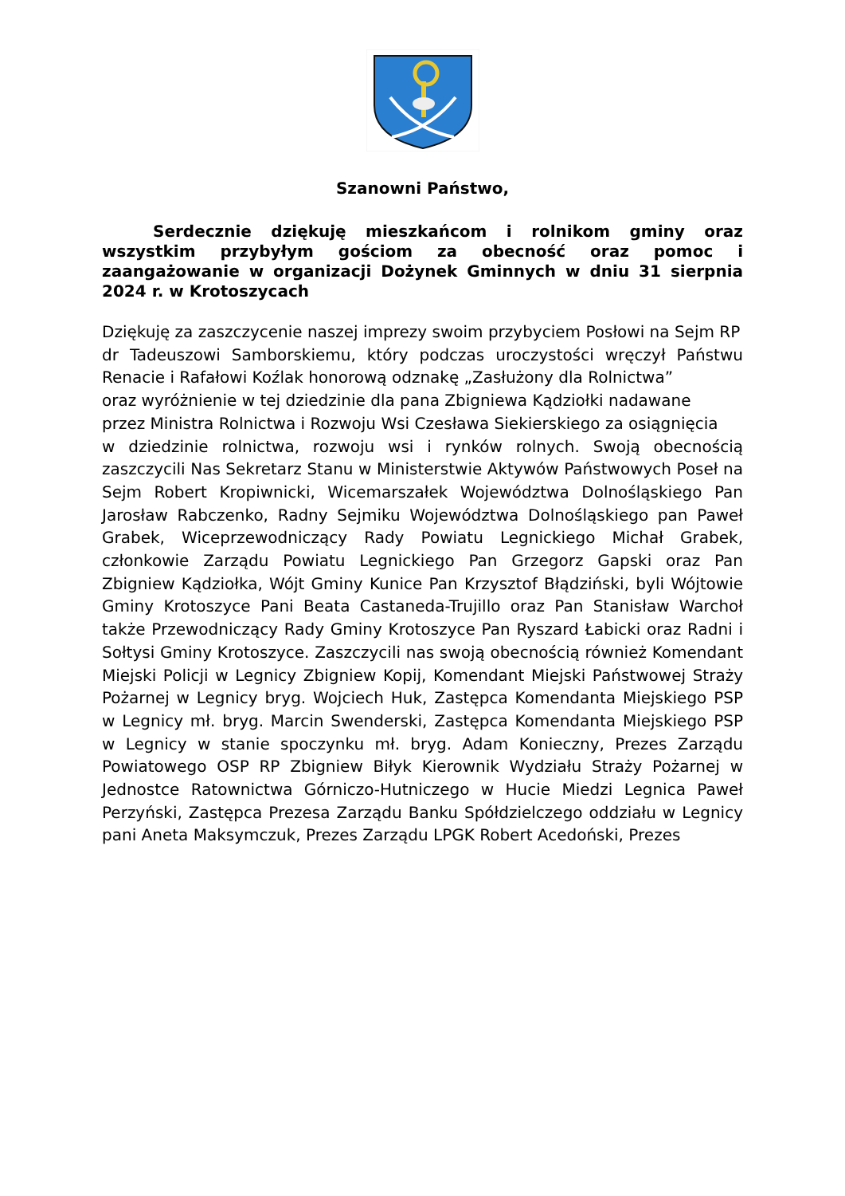Szanowni Państwo,
Serdecznie dziękuję mieszkańcom i rolnikom gminy oraz wszystkim przybyłym gościom za obecność oraz pomoc i zaangażowanie w organizacji Dożynek Gminnych w dniu 31 sierpnia 2024 r. w Krotoszycach
Dziękuję za zaszczycenie naszej imprezy swoim przybyciem Posłowi na Sejm RP
dr Tadeuszowi Samborskiemu, który podczas uroczystości wręczył Państwu Renacie i Rafałowi Koźlak honorową odznakę „Zasłużony dla Rolnictwa”
oraz wyróżnienie w tej dziedzinie dla pana Zbigniewa Kądziołki nadawane
przez Ministra Rolnictwa i Rozwoju Wsi Czesława Siekierskiego za osiągnięcia
w dziedzinie rolnictwa, rozwoju wsi i rynków rolnych. Swoją obecnością zaszczycili Nas Sekretarz Stanu w Ministerstwie Aktywów Państwowych Poseł na Sejm Robert Kropiwnicki, Wicemarszałek Województwa Dolnośląskiego Pan Jarosław Rabczenko, Radny Sejmiku Województwa Dolnośląskiego pan Paweł Grabek, Wiceprzewodniczący Rady Powiatu Legnickiego Michał Grabek, członkowie Zarządu Powiatu Legnickiego Pan Grzegorz Gapski oraz Pan Zbigniew Kądziołka, Wójt Gminy Kunice Pan Krzysztof Błądziński, byli Wójtowie Gminy Krotoszyce Pani Beata Castaneda-Trujillo oraz Pan Stanisław Warchoł także Przewodniczący Rady Gminy Krotoszyce Pan Ryszard Łabicki oraz Radni i Sołtysi Gminy Krotoszyce. Zaszczycili nas swoją obecnością również Komendant Miejski Policji w Legnicy Zbigniew Kopij, Komendant Miejski Państwowej Straży Pożarnej w Legnicy bryg. Wojciech Huk, Zastępca Komendanta Miejskiego PSP w Legnicy mł. bryg. Marcin Swenderski, Zastępca Komendanta Miejskiego PSP w Legnicy w stanie spoczynku mł. bryg. Adam Konieczny, Prezes Zarządu Powiatowego OSP RP Zbigniew Biłyk Kierownik Wydziału Straży Pożarnej w Jednostce Ratownictwa Górniczo-Hutniczego w Hucie Miedzi Legnica Paweł Perzyński, Zastępca Prezesa Zarządu Banku Spółdzielczego oddziału w Legnicy pani Aneta Maksymczuk, Prezes Zarządu LPGK Robert Acedoński, Prezes